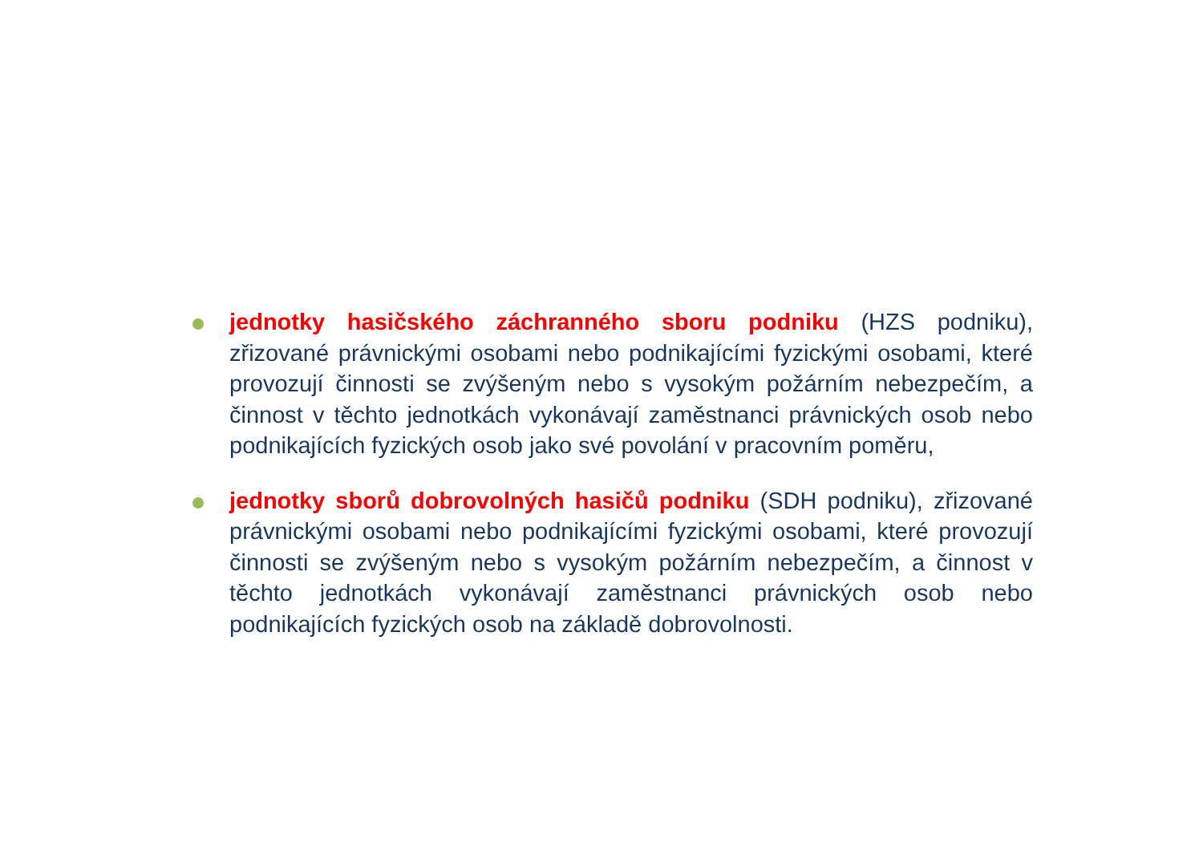jednotky hasičského záchranného sboru podniku (HZS podniku), zřizované právnickými osobami nebo podnikajícími fyzickými osobami, které provozují činnosti se zvýšeným nebo s vysokým požárním nebezpečím, a činnost v těchto jednotkách vykonávají zaměstnanci právnických osob nebo podnikajících fyzických osob jako své povolání v pracovním poměru,
jednotky sborů dobrovolných hasičů podniku (SDH podniku), zřizované právnickými osobami nebo podnikajícími fyzickými osobami, které provozují činnosti se zvýšeným nebo s vysokým požárním nebezpečím, a činnost v těchto jednotkách vykonávají zaměstnanci právnických osob nebo podnikajících fyzických osob na základě dobrovolnosti.